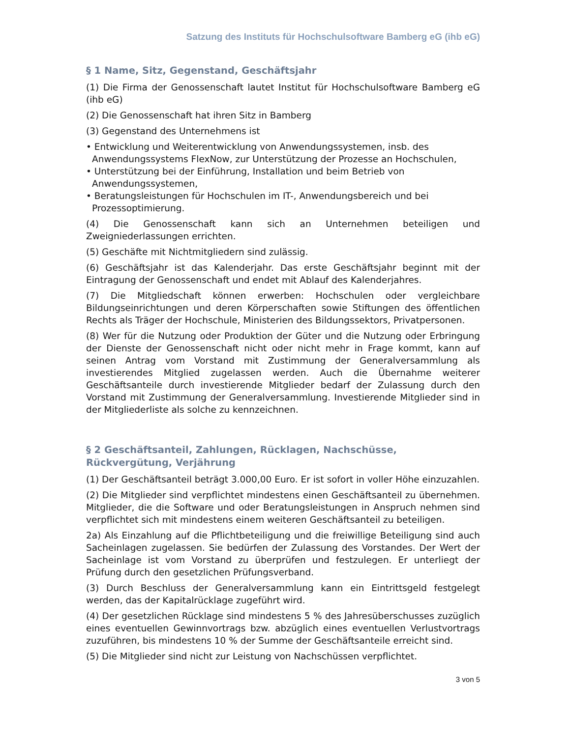Satzung des Instituts für Hochschulsoftware Bamberg eG (ihb eG)
§ 1 Name, Sitz, Gegenstand, Geschäftsjahr
(1) Die Firma der Genossenschaft lautet Institut für Hochschulsoftware Bamberg eG (ihb eG)
(2) Die Genossenschaft hat ihren Sitz in Bamberg
(3) Gegenstand des Unternehmens ist
• Entwicklung und Weiterentwicklung von Anwendungssystemen, insb. des Anwendungssystems FlexNow, zur Unterstützung der Prozesse an Hochschulen,
• Unterstützung bei der Einführung, Installation und beim Betrieb von Anwendungssystemen,
• Beratungsleistungen für Hochschulen im IT-, Anwendungsbereich und bei Prozessoptimierung.
(4) Die Genossenschaft kann sich an Unternehmen beteiligen und Zweigniederlassungen errichten.
(5) Geschäfte mit Nichtmitgliedern sind zulässig.
(6) Geschäftsjahr ist das Kalenderjahr. Das erste Geschäftsjahr beginnt mit der Eintragung der Genossenschaft und endet mit Ablauf des Kalenderjahres.
(7) Die Mitgliedschaft können erwerben: Hochschulen oder vergleichbare Bildungseinrichtungen und deren Körperschaften sowie Stiftungen des öffentlichen Rechts als Träger der Hochschule, Ministerien des Bildungssektors, Privatpersonen.
(8) Wer für die Nutzung oder Produktion der Güter und die Nutzung oder Erbringung der Dienste der Genossenschaft nicht oder nicht mehr in Frage kommt, kann auf seinen Antrag vom Vorstand mit Zustimmung der Generalversammlung als investierendes Mitglied zugelassen werden. Auch die Übernahme weiterer Geschäftsanteile durch investierende Mitglieder bedarf der Zulassung durch den Vorstand mit Zustimmung der Generalversammlung. Investierende Mitglieder sind in der Mitgliederliste als solche zu kennzeichnen.
§ 2 Geschäftsanteil, Zahlungen, Rücklagen, Nachschüsse, Rückvergütung, Verjährung
(1) Der Geschäftsanteil beträgt 3.000,00 Euro. Er ist sofort in voller Höhe einzuzahlen.
(2) Die Mitglieder sind verpflichtet mindestens einen Geschäftsanteil zu übernehmen. Mitglieder, die die Software und oder Beratungsleistungen in Anspruch nehmen sind verpflichtet sich mit mindestens einem weiteren Geschäftsanteil zu beteiligen.
2a) Als Einzahlung auf die Pflichtbeteiligung und die freiwillige Beteiligung sind auch Sacheinlagen zugelassen. Sie bedürfen der Zulassung des Vorstandes. Der Wert der Sacheinlage ist vom Vorstand zu überprüfen und festzulegen. Er unterliegt der Prüfung durch den gesetzlichen Prüfungsverband.
(3) Durch Beschluss der Generalversammlung kann ein Eintrittsgeld festgelegt werden, das der Kapitalrücklage zugeführt wird.
(4) Der gesetzlichen Rücklage sind mindestens 5 % des Jahresüberschusses zuzüglich eines eventuellen Gewinnvortrags bzw. abzüglich eines eventuellen Verlustvortrags zuzuführen, bis mindestens 10 % der Summe der Geschäftsanteile erreicht sind.
(5) Die Mitglieder sind nicht zur Leistung von Nachschüssen verpflichtet.
3 von 5